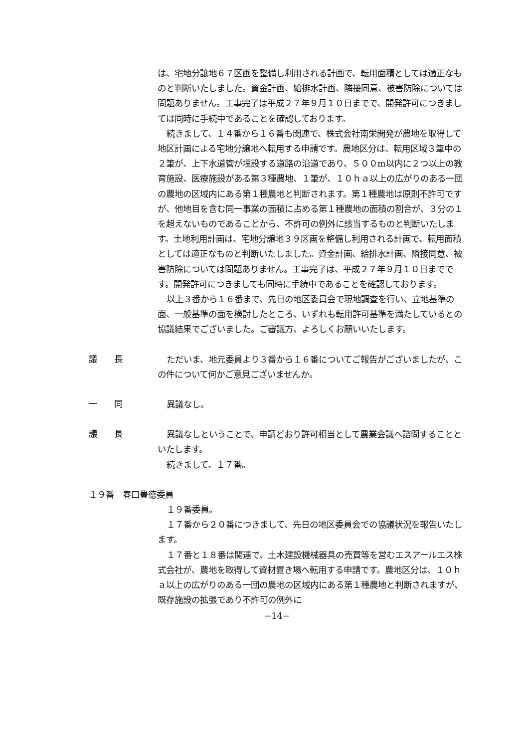は、宅地分譲地６７区画を整備し利用される計画で、転用面積としては適正なものと判断いたしました。資金計画、給排水計画、隣接同意、被害防除については問題ありません。工事完了は平成２７年９月１０日までで、開発許可につきましては同時に手続中であることを確認しております。
続きまして、１４番から１６番も関連で、株式会社南栄開発が農地を取得して地区計画による宅地分譲地へ転用する申請です。農地区分は、転用区域３筆中の２筆が、上下水道管が埋設する道路の沿道であり、５００m以内に２つ以上の教育施設、医療施設がある第３種農地、１筆が、１０ｈａ以上の広がりのある一団の農地の区域内にある第１種農地と判断されます。第１種農地は原則不許可ですが、他地目を含む同一事業の面積に占める第１種農地の面積の割合が、３分の１を超えないものであることから、不許可の例外に該当するものと判断いたします。土地利用計画は、宅地分譲地３９区画を整備し利用される計画で、転用面積としては適正なものと判断いたしました。資金計画、給排水計画、隣接同意、被害防除については問題ありません。工事完了は、平成２７年９月１０日までです。開発許可につきましても同時に手続中であることを確認しております。
以上３番から１６番まで、先日の地区委員会で現地調査を行い、立地基準の面、一般基準の面を検討したところ、いずれも転用許可基準を満たしているとの協議結果でございました。ご審議方、よろしくお願いいたします。
議　　長
ただいま、地元委員より３番から１６番についてご報告がございましたが、この件について何かご意見ございませんか。
一　　同
異議なし。
議　　長
異議なしということで、申請どおり許可相当として農業会議へ諮問することといたします。
続きまして、１７番。
１９番　春口豊徳委員
１９番委員。
１７番から２０番につきまして、先日の地区委員会での協議状況を報告いたします。
１７番と１８番は関連で、土木建設機械器具の売買等を営むエスアールエス株式会社が、農地を取得して資材置き場へ転用する申請です。農地区分は、１０ｈａ以上の広がりのある一団の農地の区域内にある第１種農地と判断されますが、既存施設の拡張であり不許可の例外に
−14−